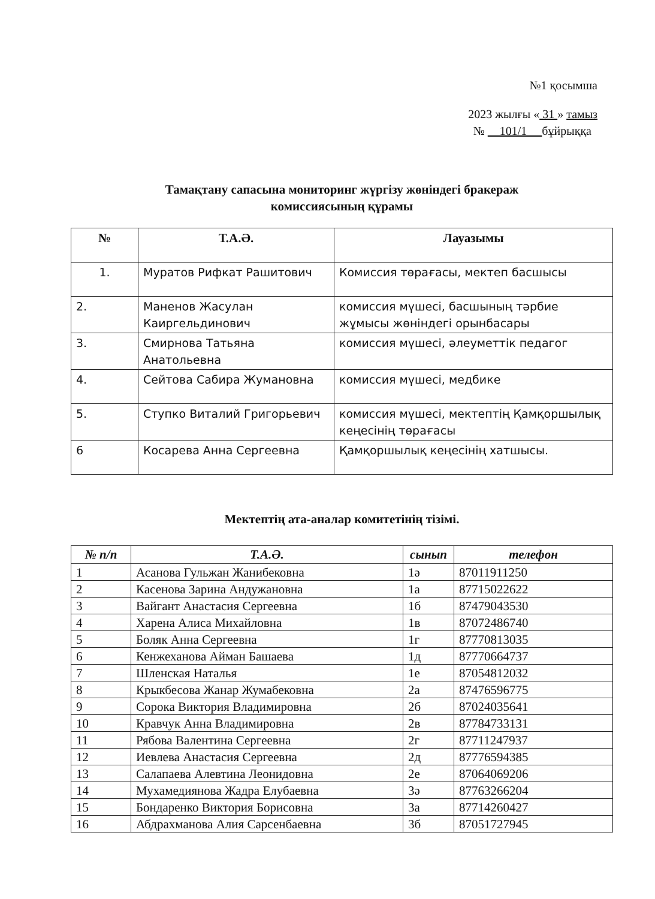№1 қосымша
2023 жылғы « 31 » тамыз
№ 101/1 бұйрыққа
Тамақтану сапасына мониторинг жүргізу жөніндегі бракераж
комиссиясының құрамы
| № | Т.А.Ә. | Лауазымы |
| --- | --- | --- |
| 1. | Муратов Рифкат Рашитович | Комиссия төрағасы, мектеп басшысы |
| 2. | Маненов Жасулан Каиргельдинович | комиссия мүшесі, басшының тәрбие жұмысы жөніндегі орынбасары |
| 3. | Смирнова Татьяна Анатольевна | комиссия мүшесі, әлеуметтік педагог |
| 4. | Сейтова Сабира Жумановна | комиссия мүшесі, медбике |
| 5. | Ступко Виталий Григорьевич | комиссия мүшесі, мектептің Қамқоршылық кеңесінің төрағасы |
| 6 | Косарева Анна Сергеевна | Қамқоршылық кеңесінің хатшысы. |
Мектептің ата-аналар комитетінің тізімі.
| № п/п | Т.А.Ә. | сынып | телефон |
| --- | --- | --- | --- |
| 1 | Асанова Гульжан Жанибековна | 1ә | 87011911250 |
| 2 | Касенова Зарина Андужановна | 1а | 87715022622 |
| 3 | Вайгант Анастасия Сергеевна | 1б | 87479043530 |
| 4 | Харена Алиса Михайловна | 1в | 87072486740 |
| 5 | Боляк Анна Сергеевна | 1г | 87770813035 |
| 6 | Кенжеханова Айман Башаева | 1д | 87770664737 |
| 7 | Шленская Наталья | 1е | 87054812032 |
| 8 | Крыкбесова Жанар Жумабековна | 2а | 87476596775 |
| 9 | Сорока Виктория Владимировна | 2б | 87024035641 |
| 10 | Кравчук Анна Владимировна | 2в | 87784733131 |
| 11 | Рябова Валентина Сергеевна | 2г | 87711247937 |
| 12 | Иевлева Анастасия Сергеевна | 2д | 87776594385 |
| 13 | Салапаева Алевтина Леонидовна | 2е | 87064069206 |
| 14 | Мухамедиянова Жадра Елубаевна | 3ә | 87763266204 |
| 15 | Бондаренко Виктория Борисовна | 3а | 87714260427 |
| 16 | Абдрахманова Алия Сарсенбаевна | 3б | 87051727945 |